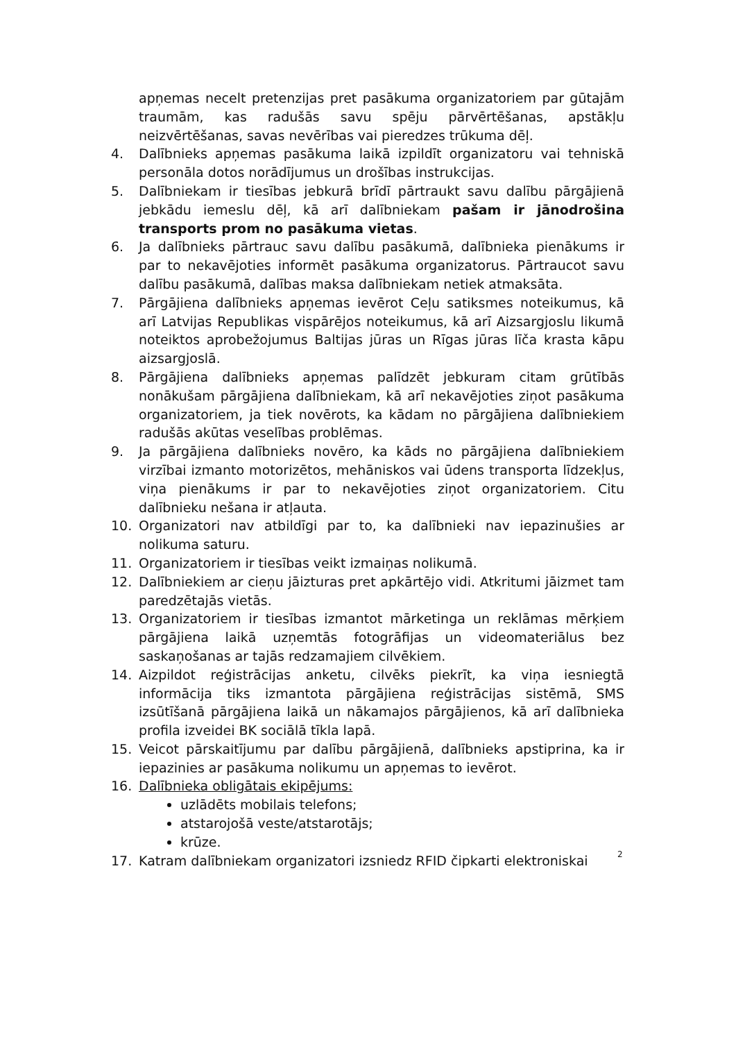apņemas necelt pretenzijas pret pasākuma organizatoriem par gūtajām traumām, kas radušās savu spēju pārvērtēšanas, apstākļu neizvērtēšanas, savas nevērības vai pieredzes trūkuma dēļ.
4. Dalībnieks apņemas pasākuma laikā izpildīt organizatoru vai tehniskā personāla dotos norādījumus un drošības instrukcijas.
5. Dalībniekam ir tiesības jebkurā brīdī pārtraukt savu dalību pārgājienā jebkādu iemeslu dēļ, kā arī dalībniekam pašam ir jānodrošina transports prom no pasākuma vietas.
6. Ja dalībnieks pārtrauc savu dalību pasākumā, dalībnieka pienākums ir par to nekavējoties informēt pasākuma organizatorus. Pārtraucot savu dalību pasākumā, dalības maksa dalībniekam netiek atmaksāta.
7. Pārgājiena dalībnieks apņemas ievērot Ceļu satiksmes noteikumus, kā arī Latvijas Republikas vispārējos noteikumus, kā arī Aizsargjoslu likumā noteiktos aprobežojumus Baltijas jūras un Rīgas jūras līča krasta kāpu aizsargjoslā.
8. Pārgājiena dalībnieks apņemas palīdzēt jebkuram citam grūtībās nonākušam pārgājiena dalībniekam, kā arī nekavējoties ziņot pasākuma organizatoriem, ja tiek novērots, ka kādam no pārgājiena dalībniekiem radušās akūtas veselības problēmas.
9. Ja pārgājiena dalībnieks novēro, ka kāds no pārgājiena dalībniekiem virzībai izmanto motorizētos, mehāniskos vai ūdens transporta līdzekļus, viņa pienākums ir par to nekavējoties ziņot organizatoriem. Citu dalībnieku nešana ir atļauta.
10. Organizatori nav atbildīgi par to, ka dalībnieki nav iepazinušies ar nolikuma saturu.
11. Organizatoriem ir tiesības veikt izmaiņas nolikumā.
12. Dalībniekiem ar cieņu jāizturas pret apkārtējo vidi. Atkritumi jāizmet tam paredzētajās vietās.
13. Organizatoriem ir tiesības izmantot mārketinga un reklāmas mērķiem pārgājiena laikā uzņemtās fotogrāfijas un videomateriālus bez saskaņošanas ar tajās redzamajiem cilvēkiem.
14. Aizpildot reģistrācijas anketu, cilvēks piekrīt, ka viņa iesniegtā informācija tiks izmantota pārgājiena reģistrācijas sistēmā, SMS izsūtīšanā pārgājiena laikā un nākamajos pārgājienos, kā arī dalībnieka profila izveidei BK sociālā tīkla lapā.
15. Veicot pārskaitījumu par dalību pārgājienā, dalībnieks apstiprina, ka ir iepazinies ar pasākuma nolikumu un apņemas to ievērot.
16. Dalībnieka obligātais ekipējums:
uzlādēts mobilais telefons;
atstarojošā veste/atstarotājs;
krūze.
17. Katram dalībniekam organizatori izsniedz RFID čipkarti elektroniskai
2